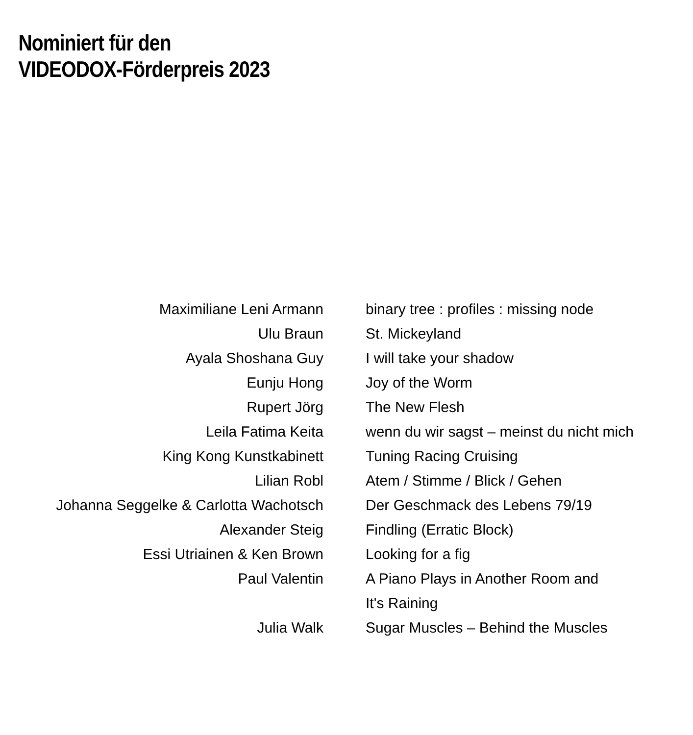Nominiert für den
VIDEODOX-Förderpreis 2023
| Maximiliane Leni Armann | binary tree : profiles : missing node |
| Ulu Braun | St. Mickeyland |
| Ayala Shoshana Guy | I will take your shadow |
| Eunju Hong | Joy of the Worm |
| Rupert Jörg | The New Flesh |
| Leila Fatima Keita | wenn du wir sagst – meinst du nicht mich |
| King Kong Kunstkabinett | Tuning Racing Cruising |
| Lilian Robl | Atem / Stimme / Blick / Gehen |
| Johanna Seggelke & Carlotta Wachotsch | Der Geschmack des Lebens 79/19 |
| Alexander Steig | Findling (Erratic Block) |
| Essi Utriainen & Ken Brown | Looking for a fig |
| Paul Valentin | A Piano Plays in Another Room and It's Raining |
| Julia Walk | Sugar Muscles – Behind the Muscles |